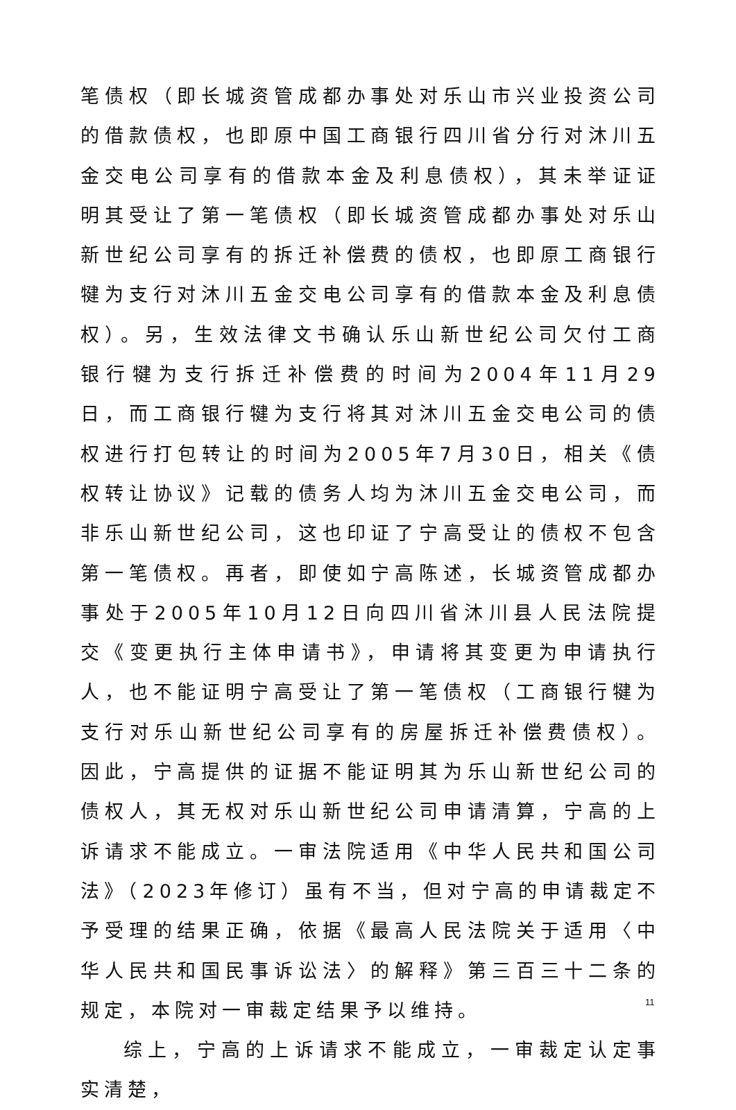笔债权（即长城资管成都办事处对乐山市兴业投资公司的借款债权，也即原中国工商银行四川省分行对沐川五金交电公司享有的借款本金及利息债权），其未举证证明其受让了第一笔债权（即长城资管成都办事处对乐山新世纪公司享有的拆迁补偿费的债权，也即原工商银行犍为支行对沐川五金交电公司享有的借款本金及利息债权）。另，生效法律文书确认乐山新世纪公司欠付工商银行犍为支行拆迁补偿费的时间为2004年11月29日，而工商银行犍为支行将其对沐川五金交电公司的债权进行打包转让的时间为2005年7月30日，相关《债权转让协议》记载的债务人均为沐川五金交电公司，而非乐山新世纪公司，这也印证了宁高受让的债权不包含第一笔债权。再者，即使如宁高陈述，长城资管成都办事处于2005年10月12日向四川省沐川县人民法院提交《变更执行主体申请书》，申请将其变更为申请执行人，也不能证明宁高受让了第一笔债权（工商银行犍为支行对乐山新世纪公司享有的房屋拆迁补偿费债权）。因此，宁高提供的证据不能证明其为乐山新世纪公司的债权人，其无权对乐山新世纪公司申请清算，宁高的上诉请求不能成立。一审法院适用《中华人民共和国公司法》（2023年修订）虽有不当，但对宁高的申请裁定不予受理的结果正确，依据《最高人民法院关于适用〈中华人民共和国民事诉讼法〉的解释》第三百三十二条的规定，本院对一审裁定结果予以维持。
综上，宁高的上诉请求不能成立，一审裁定认定事实清楚，
11